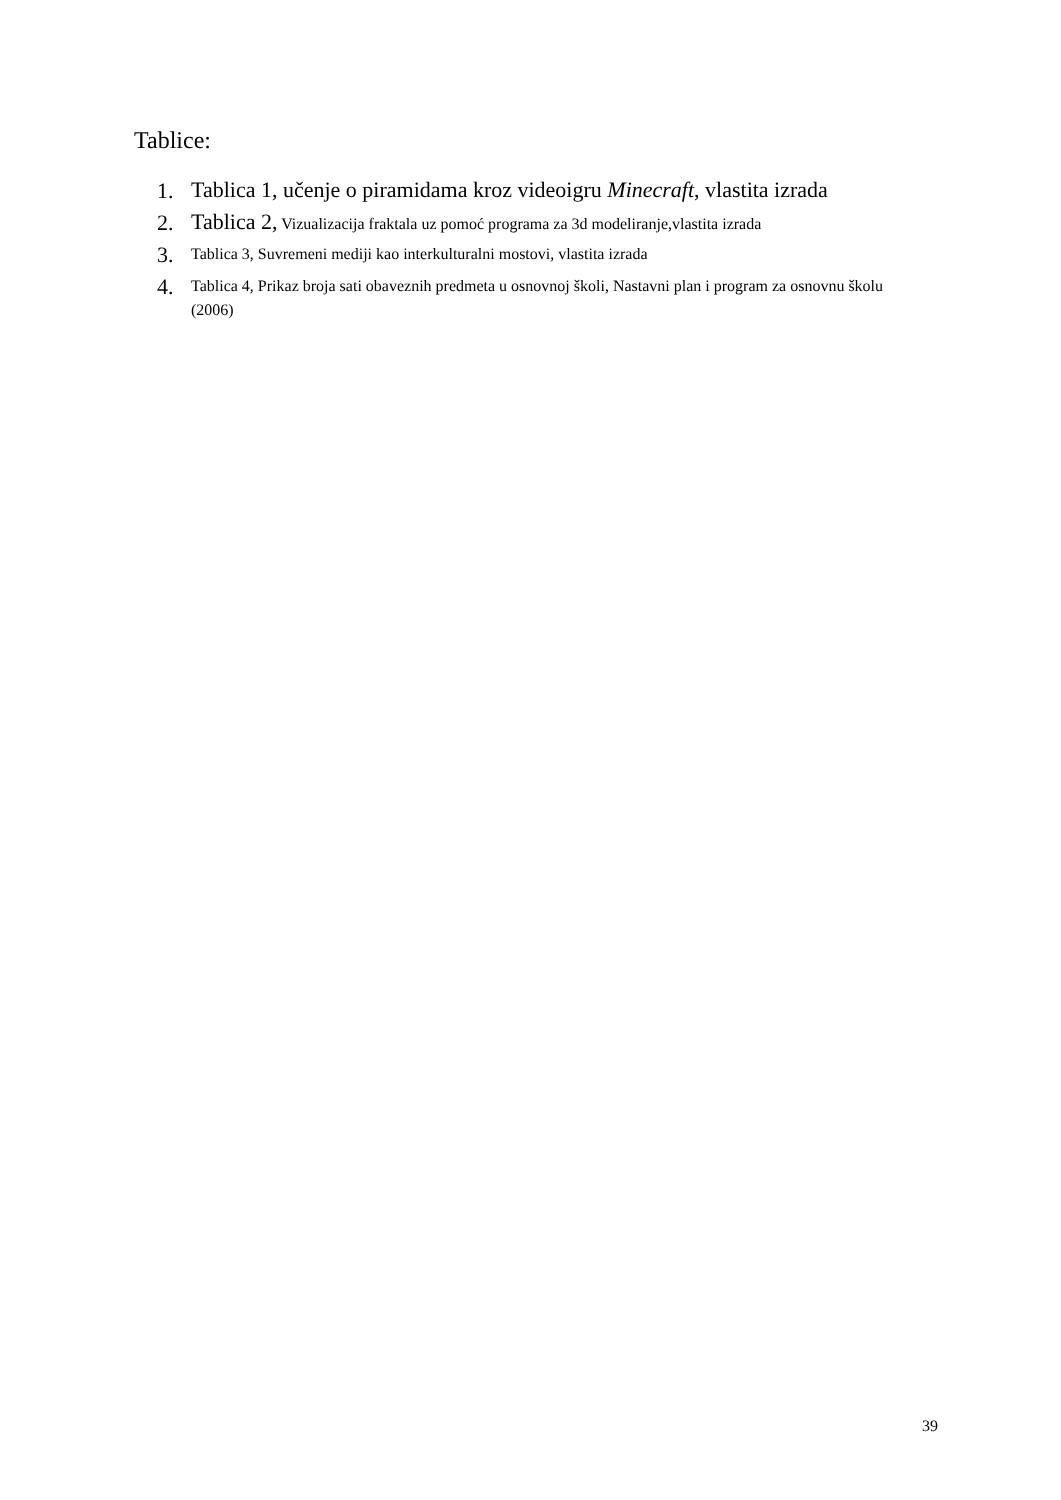Tablice:
1. Tablica 1, učenje o piramidama kroz videoigru Minecraft, vlastita izrada
2. Tablica 2, Vizualizacija fraktala uz pomoć programa za 3d modeliranje,vlastita izrada
3. Tablica 3, Suvremeni mediji kao interkulturalni mostovi, vlastita izrada
4. Tablica 4, Prikaz broja sati obaveznih predmeta u osnovnoj školi, Nastavni plan i program za osnovnu školu (2006)
39